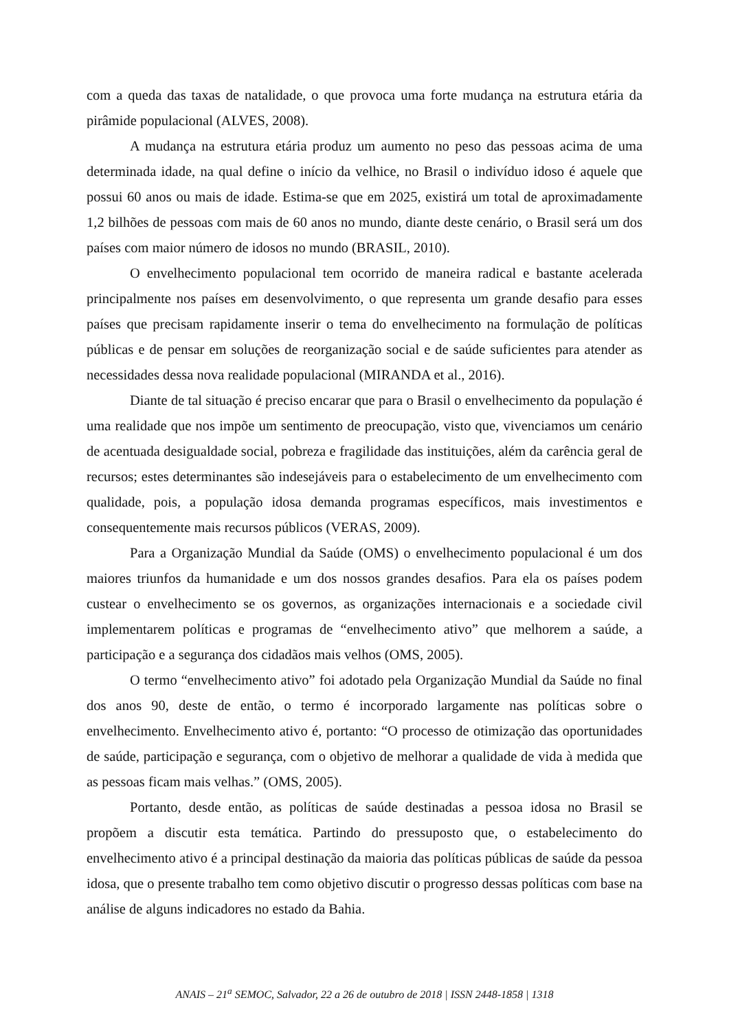com a queda das taxas de natalidade, o que provoca uma forte mudança na estrutura etária da pirâmide populacional (ALVES, 2008).
A mudança na estrutura etária produz um aumento no peso das pessoas acima de uma determinada idade, na qual define o início da velhice, no Brasil o indivíduo idoso é aquele que possui 60 anos ou mais de idade. Estima-se que em 2025, existirá um total de aproximadamente 1,2 bilhões de pessoas com mais de 60 anos no mundo, diante deste cenário, o Brasil será um dos países com maior número de idosos no mundo (BRASIL, 2010).
O envelhecimento populacional tem ocorrido de maneira radical e bastante acelerada principalmente nos países em desenvolvimento, o que representa um grande desafio para esses países que precisam rapidamente inserir o tema do envelhecimento na formulação de políticas públicas e de pensar em soluções de reorganização social e de saúde suficientes para atender as necessidades dessa nova realidade populacional (MIRANDA et al., 2016).
Diante de tal situação é preciso encarar que para o Brasil o envelhecimento da população é uma realidade que nos impõe um sentimento de preocupação, visto que, vivenciamos um cenário de acentuada desigualdade social, pobreza e fragilidade das instituições, além da carência geral de recursos; estes determinantes são indesejáveis para o estabelecimento de um envelhecimento com qualidade, pois, a população idosa demanda programas específicos, mais investimentos e consequentemente mais recursos públicos (VERAS, 2009).
Para a Organização Mundial da Saúde (OMS) o envelhecimento populacional é um dos maiores triunfos da humanidade e um dos nossos grandes desafios. Para ela os países podem custear o envelhecimento se os governos, as organizações internacionais e a sociedade civil implementarem políticas e programas de “envelhecimento ativo” que melhorem a saúde, a participação e a segurança dos cidadãos mais velhos (OMS, 2005).
O termo “envelhecimento ativo” foi adotado pela Organização Mundial da Saúde no final dos anos 90, deste de então, o termo é incorporado largamente nas políticas sobre o envelhecimento. Envelhecimento ativo é, portanto: “O processo de otimização das oportunidades de saúde, participação e segurança, com o objetivo de melhorar a qualidade de vida à medida que as pessoas ficam mais velhas.” (OMS, 2005).
Portanto, desde então, as políticas de saúde destinadas a pessoa idosa no Brasil se propõem a discutir esta temática. Partindo do pressuposto que, o estabelecimento do envelhecimento ativo é a principal destinação da maioria das políticas públicas de saúde da pessoa idosa, que o presente trabalho tem como objetivo discutir o progresso dessas políticas com base na análise de alguns indicadores no estado da Bahia.
ANAIS – 21<sup>a</sup> SEMOC, Salvador, 22 a 26 de outubro de 2018 | ISSN 2448-1858 | 1318